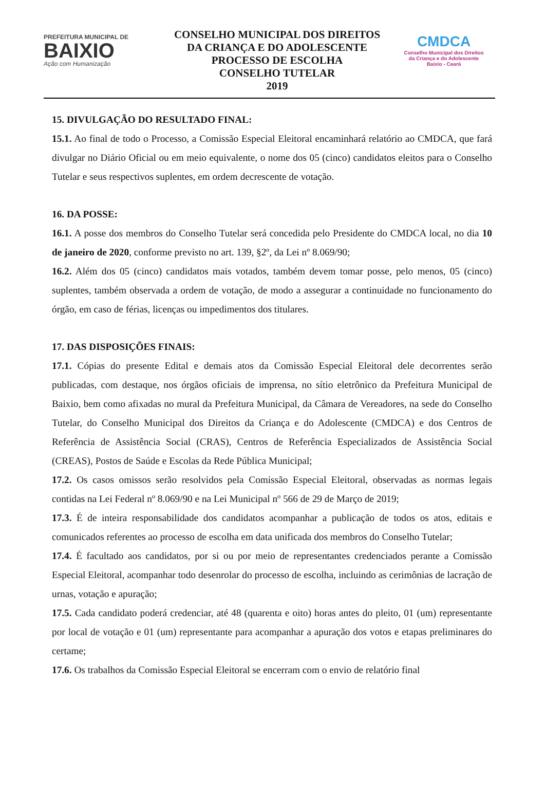PREFEITURA MUNICIPAL DE
BAIXIO
Ação com Humanização
CONSELHO MUNICIPAL DOS DIREITOS
DA CRIANÇA E DO ADOLESCENTE
PROCESSO DE ESCOLHA
CONSELHO TUTELAR
2019
CMDCA
Conselho Municipal dos Direitos
da Criança e do Adolescente
Baixio - Ceará
15. DIVULGAÇÃO DO RESULTADO FINAL:
15.1. Ao final de todo o Processo, a Comissão Especial Eleitoral encaminhará relatório ao CMDCA, que fará divulgar no Diário Oficial ou em meio equivalente, o nome dos 05 (cinco) candidatos eleitos para o Conselho Tutelar e seus respectivos suplentes, em ordem decrescente de votação.
16. DA POSSE:
16.1. A posse dos membros do Conselho Tutelar será concedida pelo Presidente do CMDCA local, no dia 10 de janeiro de 2020, conforme previsto no art. 139, §2º, da Lei nº 8.069/90;
16.2. Além dos 05 (cinco) candidatos mais votados, também devem tomar posse, pelo menos, 05 (cinco) suplentes, também observada a ordem de votação, de modo a assegurar a continuidade no funcionamento do órgão, em caso de férias, licenças ou impedimentos dos titulares.
17. DAS DISPOSIÇÕES FINAIS:
17.1. Cópias do presente Edital e demais atos da Comissão Especial Eleitoral dele decorrentes serão publicadas, com destaque, nos órgãos oficiais de imprensa, no sítio eletrônico da Prefeitura Municipal de Baixio, bem como afixadas no mural da Prefeitura Municipal, da Câmara de Vereadores, na sede do Conselho Tutelar, do Conselho Municipal dos Direitos da Criança e do Adolescente (CMDCA) e dos Centros de Referência de Assistência Social (CRAS), Centros de Referência Especializados de Assistência Social (CREAS), Postos de Saúde e Escolas da Rede Pública Municipal;
17.2. Os casos omissos serão resolvidos pela Comissão Especial Eleitoral, observadas as normas legais contidas na Lei Federal nº 8.069/90 e na Lei Municipal nº 566 de 29 de Março de 2019;
17.3. É de inteira responsabilidade dos candidatos acompanhar a publicação de todos os atos, editais e comunicados referentes ao processo de escolha em data unificada dos membros do Conselho Tutelar;
17.4. É facultado aos candidatos, por si ou por meio de representantes credenciados perante a Comissão Especial Eleitoral, acompanhar todo desenrolar do processo de escolha, incluindo as cerimônias de lacração de urnas, votação e apuração;
17.5. Cada candidato poderá credenciar, até 48 (quarenta e oito) horas antes do pleito, 01 (um) representante por local de votação e 01 (um) representante para acompanhar a apuração dos votos e etapas preliminares do certame;
17.6. Os trabalhos da Comissão Especial Eleitoral se encerram com o envio de relatório final